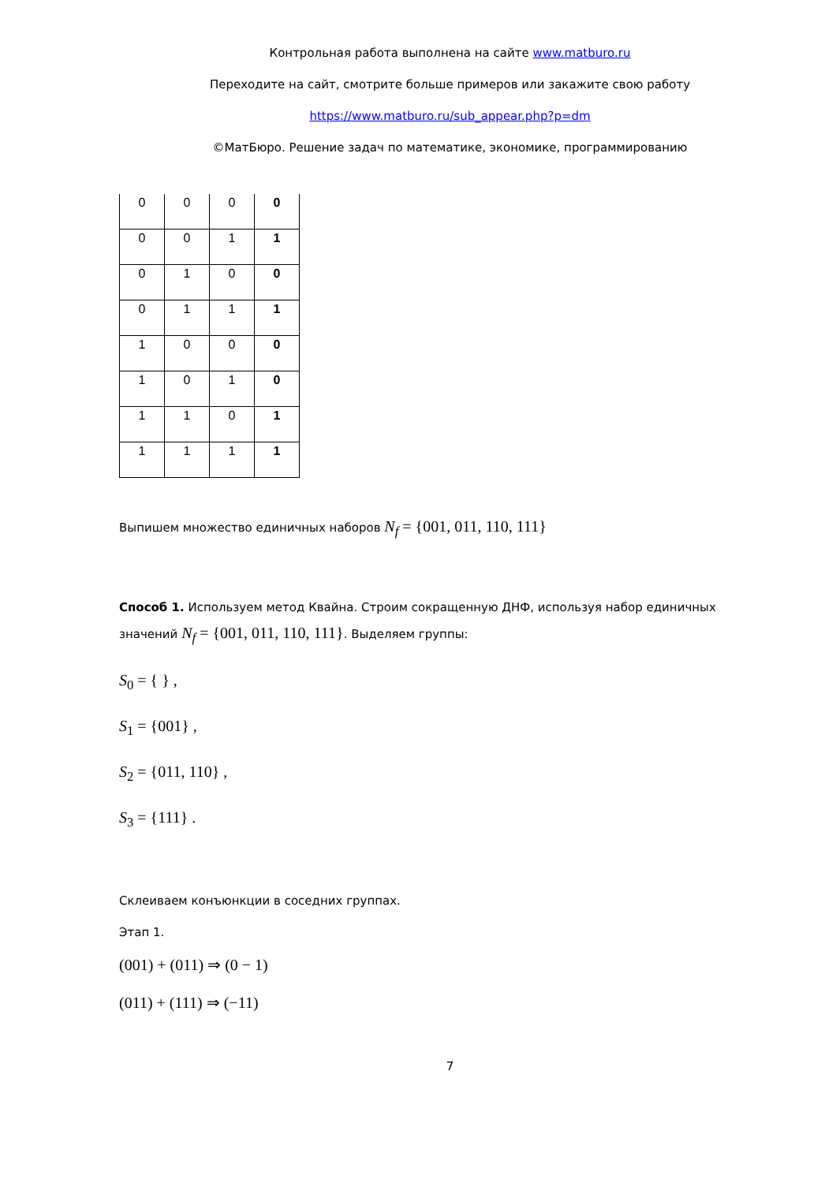Контрольная работа выполнена на сайте www.matburo.ru
Переходите на сайт, смотрите больше примеров или закажите свою работу
https://www.matburo.ru/sub_appear.php?p=dm
©МатБюро. Решение задач по математике, экономике, программированию
| 0 | 0 | 0 | 0 |
| 0 | 0 | 1 | 1 |
| 0 | 1 | 0 | 0 |
| 0 | 1 | 1 | 1 |
| 1 | 0 | 0 | 0 |
| 1 | 0 | 1 | 0 |
| 1 | 1 | 0 | 1 |
| 1 | 1 | 1 | 1 |
Выпишем множество единичных наборов N<sub>f</sub> = {001, 011, 110, 111}
Способ 1. Используем метод Квайна. Строим сокращенную ДНФ, используя набор единичных значений N<sub>f</sub> = {001, 011, 110, 111}. Выделяем группы:
S<sub>0</sub> = { } ,
S<sub>1</sub> = {001} ,
S<sub>2</sub> = {011, 110} ,
S<sub>3</sub> = {111} .
Склеиваем конъюнкции в соседних группах.
Этап 1.
(001) + (011) ⇒ (0 − 1)
(011) + (111) ⇒ (−11)
7